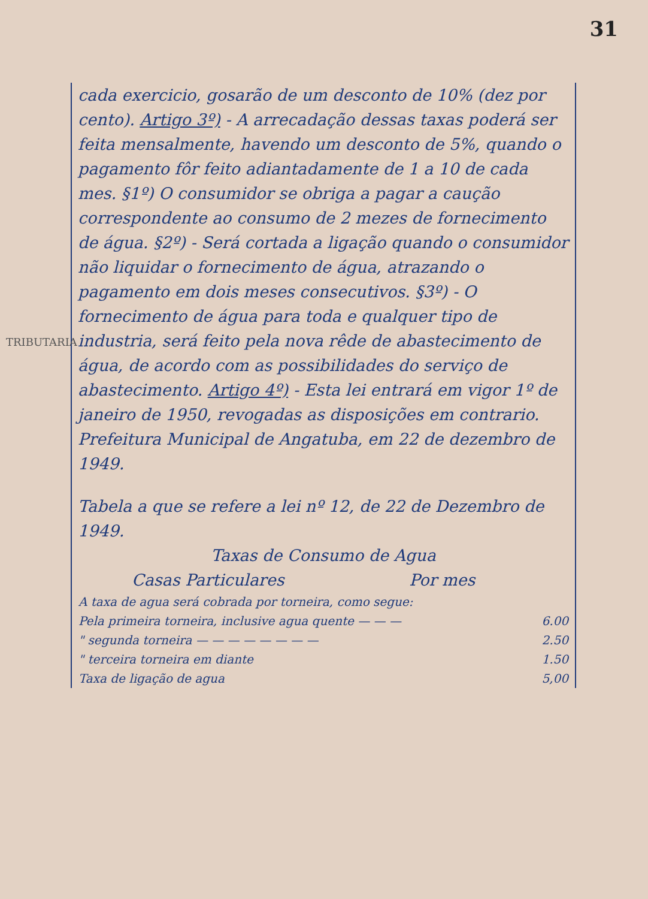31
TRIBUTARIA
cada exercicio, gosarão de um desconto de 10% (dez por cento). Artigo 3º) - A arrecadação dessas taxas poderá ser feita mensalmente, havendo um desconto de 5%, quando o pagamento fôr feito adiantadamente de 1 a 10 de cada mes. §1º) O consumidor se obriga a pagar a caução correspondente ao consumo de 2 mezes de fornecimento de água. §2º) - Será cortada a ligação quando o consumidor não liquidar o fornecimento de água, atrazando o pagamento em dois meses consecutivos. §3º) - O fornecimento de água para toda e qualquer tipo de industria, será feito pela nova rêde de abastecimento de água, de acordo com as possibilidades do serviço de abastecimento. Artigo 4º) - Esta lei entrará em vigor 1º de janeiro de 1950, revogadas as disposições em contrario. Prefeitura Municipal de Angatuba, em 22 de dezembro de 1949.
Tabela a que se refere a lei nº 12, de 22 de Dezembro de 1949.
Taxas de Consumo de Agua
Casas Particulares Por mes
| A taxa de agua será cobrada por torneira, como segue: | |
| Pela primeira torneira, inclusive agua quente — — — | 6.00 |
| " segunda torneira — — — — — — — — | 2.50 |
| " terceira torneira em diante | 1.50 |
| Taxa de ligação de agua | 5,00 |